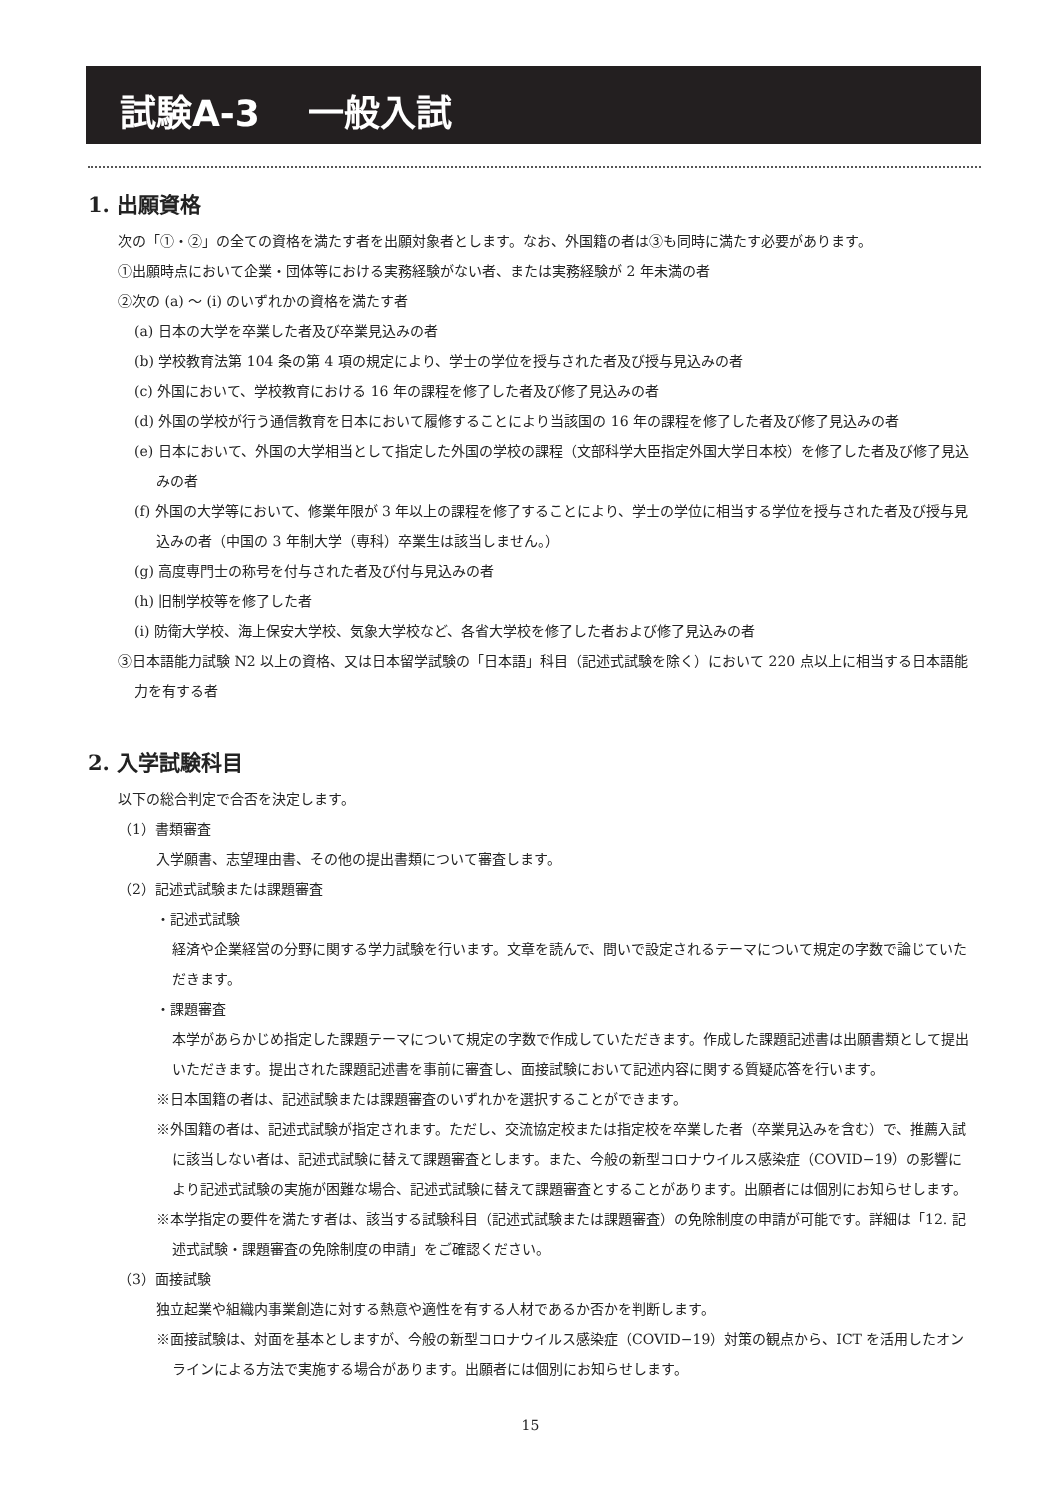試験A-3　 一般入試
1. 出願資格
次の「①・②」の全ての資格を満たす者を出願対象者とします。なお、外国籍の者は③も同時に満たす必要があります。
①出願時点において企業・団体等における実務経験がない者、または実務経験が 2 年未満の者
②次の (a) ～ (i) のいずれかの資格を満たす者
(a) 日本の大学を卒業した者及び卒業見込みの者
(b) 学校教育法第 104 条の第 4 項の規定により、学士の学位を授与された者及び授与見込みの者
(c) 外国において、学校教育における 16 年の課程を修了した者及び修了見込みの者
(d) 外国の学校が行う通信教育を日本において履修することにより当該国の 16 年の課程を修了した者及び修了見込みの者
(e) 日本において、外国の大学相当として指定した外国の学校の課程（文部科学大臣指定外国大学日本校）を修了した者及び修了見込みの者
(f) 外国の大学等において、修業年限が 3 年以上の課程を修了することにより、学士の学位に相当する学位を授与された者及び授与見込みの者（中国の 3 年制大学（専科）卒業生は該当しません。）
(g) 高度専門士の称号を付与された者及び付与見込みの者
(h) 旧制学校等を修了した者
(i) 防衛大学校、海上保安大学校、気象大学校など、各省大学校を修了した者および修了見込みの者
③日本語能力試験 N2 以上の資格、又は日本留学試験の「日本語」科目（記述式試験を除く）において 220 点以上に相当する日本語能力を有する者
2. 入学試験科目
以下の総合判定で合否を決定します。
（1）書類審査
入学願書、志望理由書、その他の提出書類について審査します。
（2）記述式試験または課題審査
・記述式試験
経済や企業経営の分野に関する学力試験を行います。文章を読んで、問いで設定されるテーマについて規定の字数で論じていただきます。
・課題審査
本学があらかじめ指定した課題テーマについて規定の字数で作成していただきます。作成した課題記述書は出願書類として提出いただきます。提出された課題記述書を事前に審査し、面接試験において記述内容に関する質疑応答を行います。
※日本国籍の者は、記述試験または課題審査のいずれかを選択することができます。
※外国籍の者は、記述式試験が指定されます。ただし、交流協定校または指定校を卒業した者（卒業見込みを含む）で、推薦入試に該当しない者は、記述式試験に替えて課題審査とします。また、今般の新型コロナウイルス感染症（COVID−19）の影響により記述式試験の実施が困難な場合、記述式試験に替えて課題審査とすることがあります。出願者には個別にお知らせします。
※本学指定の要件を満たす者は、該当する試験科目（記述式試験または課題審査）の免除制度の申請が可能です。詳細は「12. 記述式試験・課題審査の免除制度の申請」をご確認ください。
（3）面接試験
独立起業や組織内事業創造に対する熱意や適性を有する人材であるか否かを判断します。
※面接試験は、対面を基本としますが、今般の新型コロナウイルス感染症（COVID−19）対策の観点から、ICT を活用したオンラインによる方法で実施する場合があります。出願者には個別にお知らせします。
15